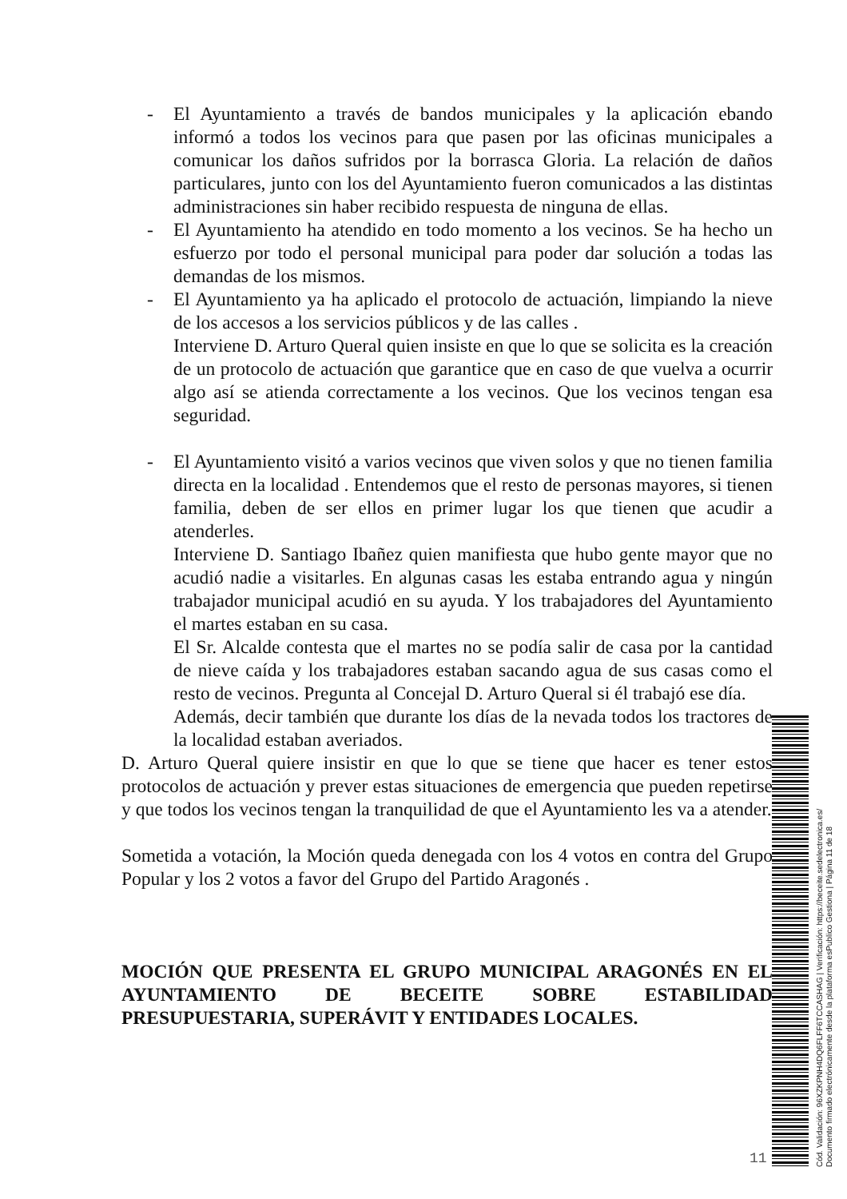- El Ayuntamiento a través de bandos municipales y la aplicación ebando informó a todos los vecinos para que pasen por las oficinas municipales a comunicar los daños sufridos por la borrasca Gloria. La relación de daños particulares, junto con los del Ayuntamiento fueron comunicados a las distintas administraciones sin haber recibido respuesta de ninguna de ellas.
- El Ayuntamiento ha atendido en todo momento a los vecinos. Se ha hecho un esfuerzo por todo el personal municipal para poder dar solución a todas las demandas de los mismos.
- El Ayuntamiento ya ha aplicado el protocolo de actuación, limpiando la nieve de los accesos a los servicios públicos y de las calles .
Interviene D. Arturo Queral quien insiste en que lo que se solicita es la creación de un protocolo de actuación que garantice que en caso de que vuelva a ocurrir algo así se atienda correctamente a los vecinos. Que los vecinos tengan esa seguridad.
- El Ayuntamiento visitó a varios vecinos que viven solos y que no tienen familia directa en la localidad . Entendemos que el resto de personas mayores, si tienen familia, deben de ser ellos en primer lugar los que tienen que acudir a atenderles.
Interviene D. Santiago Ibañez quien manifiesta que hubo gente mayor que no acudió nadie a visitarles. En algunas casas les estaba entrando agua y ningún trabajador municipal acudió en su ayuda. Y los trabajadores del Ayuntamiento el martes estaban en su casa.
El Sr. Alcalde contesta que el martes no se podía salir de casa por la cantidad de nieve caída y los trabajadores estaban sacando agua de sus casas como el resto de vecinos. Pregunta al Concejal D. Arturo Queral si él trabajó ese día.
Además, decir también que durante los días de la nevada todos los tractores de la localidad estaban averiados.
D. Arturo Queral quiere insistir en que lo que se tiene que hacer es tener estos protocolos de actuación y prever estas situaciones de emergencia que pueden repetirse y que todos los vecinos tengan la tranquilidad de que el Ayuntamiento les va a atender.
Sometida a votación, la Moción queda denegada con los 4 votos en contra del Grupo Popular y los 2 votos a favor del Grupo del Partido Aragonés .
MOCIÓN QUE PRESENTA EL GRUPO MUNICIPAL ARAGONÉS EN EL AYUNTAMIENTO DE BECEITE SOBRE ESTABILIDAD PRESUPUESTARIA, SUPERÁVIT Y ENTIDADES LOCALES.
11
Cód. Validación: 96XZKPNH4DQ6FLFF6TCCASHAG | Verificación: https://beceite.sedelectronica.es/
Documento firmado electrónicamente desde la plataforma esPublico Gestiona | Página 11 de 18